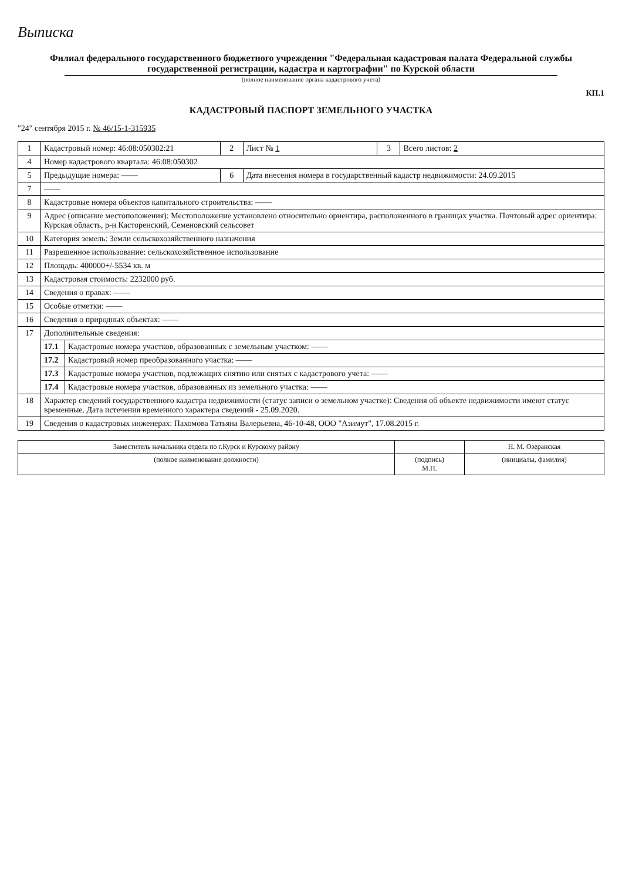Выписка
Филиал федерального государственного бюджетного учреждения "Федеральная кадастровая палата Федеральной службы государственной регистрации, кадастра и картографии" по Курской области
(полное наименование органа кадастрового учета)
КП.1
КАДАСТРОВЫЙ ПАСПОРТ ЗЕМЕЛЬНОГО УЧАСТКА
"24" сентября 2015 г. № 46/15-1-315935
| 1 | Кадастровый номер: 46:08:050302:21 | | 2 | Лист № 1 | 3 | Всего листов: 2 |
| 4 | Номер кадастрового квартала: 46:08:050302 | | | | | |
| 5 | Предыдущие номера: —— | | 6 | Дата внесения номера в государственный кадастр недвижимости: 24.09.2015 | | |
| 7 | —— | | | | | |
| 8 | Кадастровые номера объектов капитального строительства: —— | | | | | |
| 9 | Адрес (описание местоположения): Местоположение установлено относительно ориентира, расположенного в границах участка. Почтовый адрес ориентира: Курская область, р-н Касторенский, Семеновский сельсовет | | | | | |
| 10 | Категория земель: Земли сельскохозяйственного назначения | | | | | |
| 11 | Разрешенное использование: сельскохозяйственное использование | | | | | |
| 12 | Площадь: 400000+/-5534 кв. м | | | | | |
| 13 | Кадастровая стоимость: 2232000 руб. | | | | | |
| 14 | Сведения о правах: —— | | | | | |
| 15 | Особые отметки: —— | | | | | |
| 16 | Сведения о природных объектах: —— | | | | | |
| 17 | Дополнительные сведения: | | | | | |
| | 17.1 | Кадастровые номера участков, образованных с земельным участком: —— | | | | |
| | 17.2 | Кадастровый номер преобразованного участка: —— | | | | |
| | 17.3 | Кадастровые номера участков, подлежащих снятию или снятых с кадастрового учета: —— | | | | |
| | 17.4 | Кадастровые номера участков, образованных из земельного участка: —— | | | | |
| 18 | Характер сведений государственного кадастра недвижимости (статус записи о земельном участке): Сведения об объекте недвижимости имеют статус временные. Дата истечения временного характера сведений - 25.09.2020. | | | | | |
| 19 | Сведения о кадастровых инженерах: Пахомова Татьяна Валерьевна, 46-10-48, ООО "Азимут", 17.08.2015 г. | | | | | |
| Заместитель начальника отдела по г.Курск и Курскому району | | Н. М. Озеранская |
| (полное наименование должности) | (подпись) М.П. | (инициалы, фамилия) |